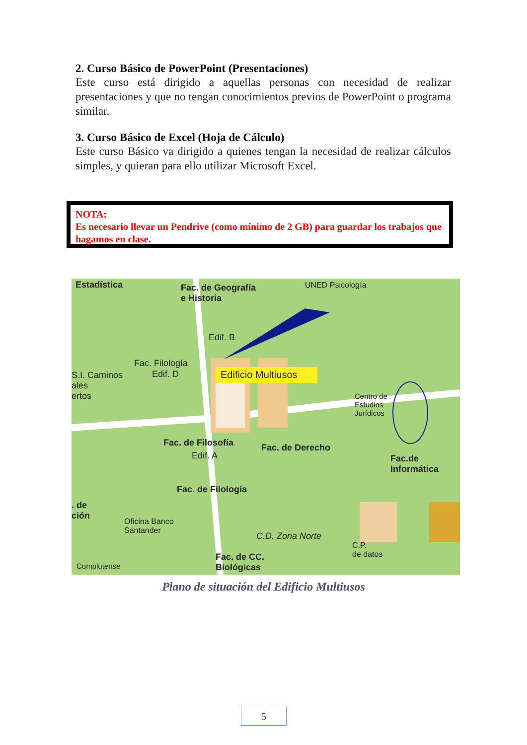2. Curso Básico de PowerPoint (Presentaciones)
Este curso está dirigido a aquellas personas con necesidad de realizar presentaciones y que no tengan conocimientos previos de PowerPoint o programa similar.
3. Curso Básico de Excel (Hoja de Cálculo)
Este curso Básico va dirigido a quienes tengan la necesidad de realizar cálculos simples, y quieran para ello utilizar Microsoft Excel.
NOTA:
Es necesario llevar un Pendrive (como mínimo de 2 GB) para guardar los trabajos que hagamos en clase.
Estadística Fac. de Geografía
e Historia
UNED Psicología
Edif. B
Fac. Filología
Edif. D Edificio Multiusos S.I. Caminos
ales
ertos Centro de
Estudios
Jurídicos
Fac. de Filosofía
Edif. A
Fac. de Derecho
Fac.de
Informática
Fac. de Filología
. de
ción
Oficina Banco
Santander C.D. Zona Norte
C.P.
de datos Fac. de CC.
Biológicas Complutense
Plano de situación del Edificio Multiusos
5